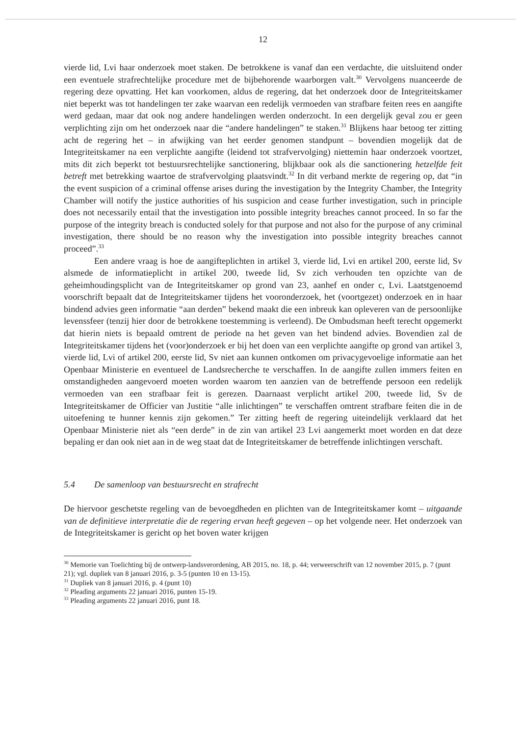12
vierde lid, Lvi haar onderzoek moet staken. De betrokkene is vanaf dan een verdachte, die uitsluitend onder een eventuele strafrechtelijke procedure met de bijbehorende waarborgen valt.<sup>30</sup> Vervolgens nuanceerde de regering deze opvatting. Het kan voorkomen, aldus de regering, dat het onderzoek door de Integriteitskamer niet beperkt was tot handelingen ter zake waarvan een redelijk vermoeden van strafbare feiten rees en aangifte werd gedaan, maar dat ook nog andere handelingen werden onderzocht. In een dergelijk geval zou er geen verplichting zijn om het onderzoek naar die “andere handelingen” te staken.<sup>31</sup> Blijkens haar betoog ter zitting acht de regering het – in afwijking van het eerder genomen standpunt – bovendien mogelijk dat de Integriteitskamer na een verplichte aangifte (leidend tot strafvervolging) niettemin haar onderzoek voortzet, mits dit zich beperkt tot bestuursrechtelijke sanctionering, blijkbaar ook als die sanctionering hetzelfde feit betreft met betrekking waartoe de strafvervolging plaatsvindt.<sup>32</sup> In dit verband merkte de regering op, dat “in the event suspicion of a criminal offense arises during the investigation by the Integrity Chamber, the Integrity Chamber will notify the justice authorities of his suspicion and cease further investigation, such in principle does not necessarily entail that the investigation into possible integrity breaches cannot proceed. In so far the purpose of the integrity breach is conducted solely for that purpose and not also for the purpose of any criminal investigation, there should be no reason why the investigation into possible integrity breaches cannot proceed”.<sup>33</sup>
Een andere vraag is hoe de aangifteplichten in artikel 3, vierde lid, Lvi en artikel 200, eerste lid, Sv alsmede de informatieplicht in artikel 200, tweede lid, Sv zich verhouden ten opzichte van de geheimhoudingsplicht van de Integriteitskamer op grond van 23, aanhef en onder c, Lvi. Laatstgenoemd voorschrift bepaalt dat de Integriteitskamer tijdens het vooronderzoek, het (voortgezet) onderzoek en in haar bindend advies geen informatie “aan derden” bekend maakt die een inbreuk kan opleveren van de persoonlijke levenssfeer (tenzij hier door de betrokkene toestemming is verleend). De Ombudsman heeft terecht opgemerkt dat hierin niets is bepaald omtrent de periode na het geven van het bindend advies. Bovendien zal de Integriteitskamer tijdens het (voor)onderzoek er bij het doen van een verplichte aangifte op grond van artikel 3, vierde lid, Lvi of artikel 200, eerste lid, Sv niet aan kunnen ontkomen om privacygevoelige informatie aan het Openbaar Ministerie en eventueel de Landsrecherche te verschaffen. In de aangifte zullen immers feiten en omstandigheden aangevoerd moeten worden waarom ten aanzien van de betreffende persoon een redelijk vermoeden van een strafbaar feit is gerezen. Daarnaast verplicht artikel 200, tweede lid, Sv de Integriteitskamer de Officier van Justitie “alle inlichtingen” te verschaffen omtrent strafbare feiten die in de uitoefening te hunner kennis zijn gekomen.” Ter zitting heeft de regering uiteindelijk verklaard dat het Openbaar Ministerie niet als “een derde” in de zin van artikel 23 Lvi aangemerkt moet worden en dat deze bepaling er dan ook niet aan in de weg staat dat de Integriteitskamer de betreffende inlichtingen verschaft.
5.4 De samenloop van bestuursrecht en strafrecht
De hiervoor geschetste regeling van de bevoegdheden en plichten van de Integriteitskamer komt – uitgaande van de definitieve interpretatie die de regering ervan heeft gegeven – op het volgende neer. Het onderzoek van de Integriteitskamer is gericht op het boven water krijgen
<sup>30</sup> Memorie van Toelichting bij de ontwerp-landsverordening, AB 2015, no. 18, p. 44; verweerschrift van 12 november 2015, p. 7 (punt 21); vgl. dupliek van 8 januari 2016, p. 3-5 (punten 10 en 13-15).
<sup>31</sup> Dupliek van 8 januari 2016, p. 4 (punt 10)
<sup>32</sup> Pleading arguments 22 januari 2016, punten 15-19.
<sup>33</sup> Pleading arguments 22 januari 2016, punt 18.